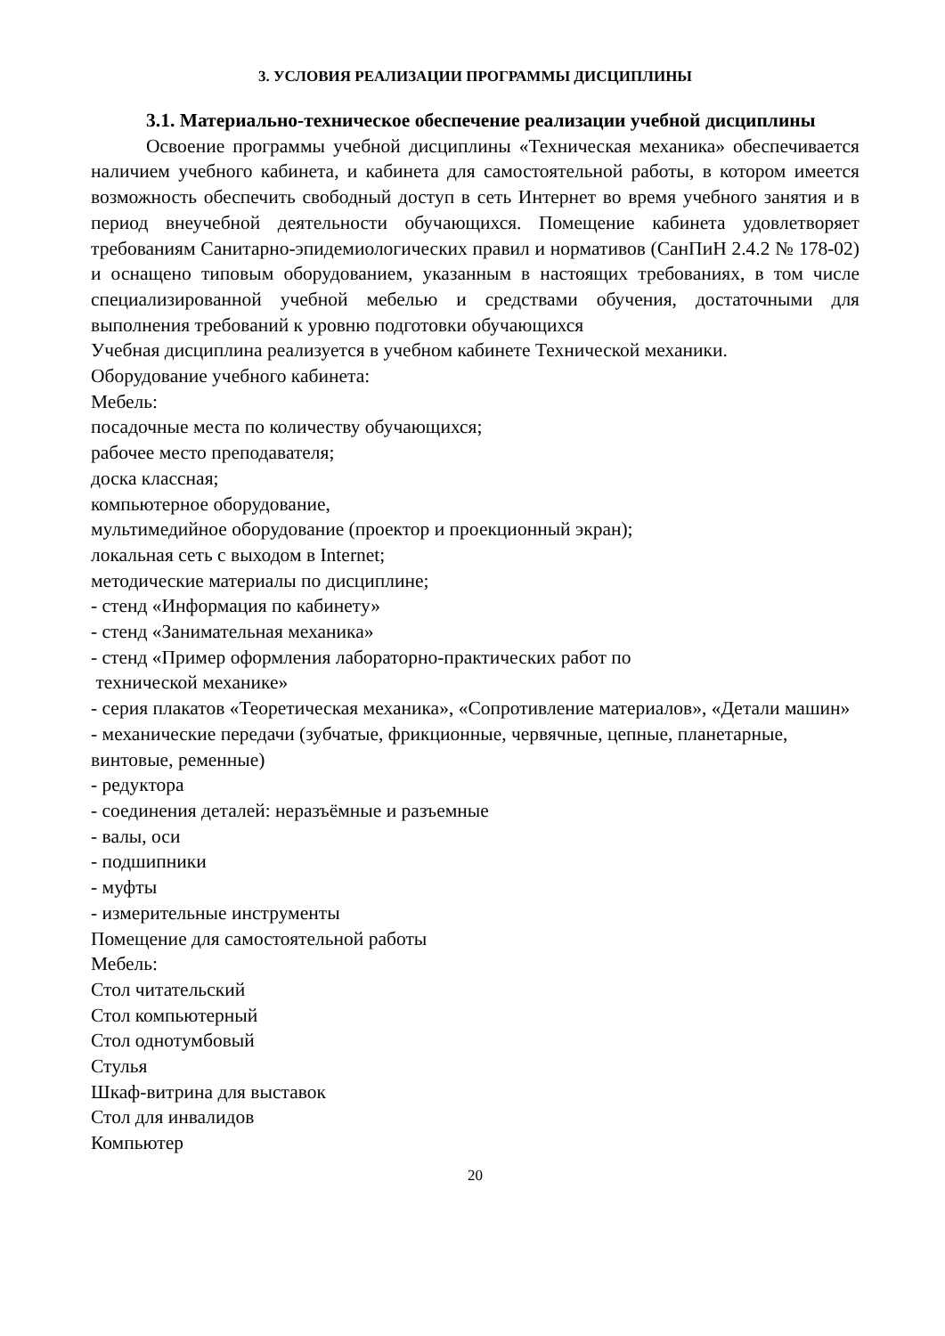3. УСЛОВИЯ РЕАЛИЗАЦИИ ПРОГРАММЫ ДИСЦИПЛИНЫ
3.1. Материально-техническое обеспечение реализации учебной дисциплины
Освоение программы учебной дисциплины «Техническая механика» обеспечивается наличием учебного кабинета, и кабинета для самостоятельной работы, в котором имеется возможность обеспечить свободный доступ в сеть Интернет во время учебного занятия и в период внеучебной деятельности обучающихся. Помещение кабинета удовлетворяет требованиям Санитарно-эпидемиологических правил и нормативов (СанПиН 2.4.2 № 178-02) и оснащено типовым оборудованием, указанным в настоящих требованиях, в том числе специализированной учебной мебелью и средствами обучения, достаточными для выполнения требований к уровню подготовки обучающихся
Учебная дисциплина реализуется в учебном кабинете Технической механики.
Оборудование учебного кабинета:
Мебель:
посадочные места по количеству обучающихся;
рабочее место преподавателя;
доска классная;
компьютерное оборудование,
мультимедийное оборудование (проектор и проекционный экран);
локальная сеть с выходом в Internet;
методические материалы по дисциплине;
- стенд «Информация по кабинету»
- стенд «Занимательная механика»
- стенд «Пример оформления лабораторно-практических работ по
технической механике»
- серия плакатов «Теоретическая механика», «Сопротивление материалов», «Детали машин»
- механические передачи (зубчатые, фрикционные, червячные, цепные, планетарные, винтовые, ременные)
- редуктора
- соединения деталей: неразъёмные и разъемные
- валы, оси
- подшипники
- муфты
- измерительные инструменты
Помещение для самостоятельной работы
Мебель:
Стол читательский
Стол компьютерный
Стол однотумбовый
Стулья
Шкаф-витрина для выставок
Стол для инвалидов
Компьютер
20